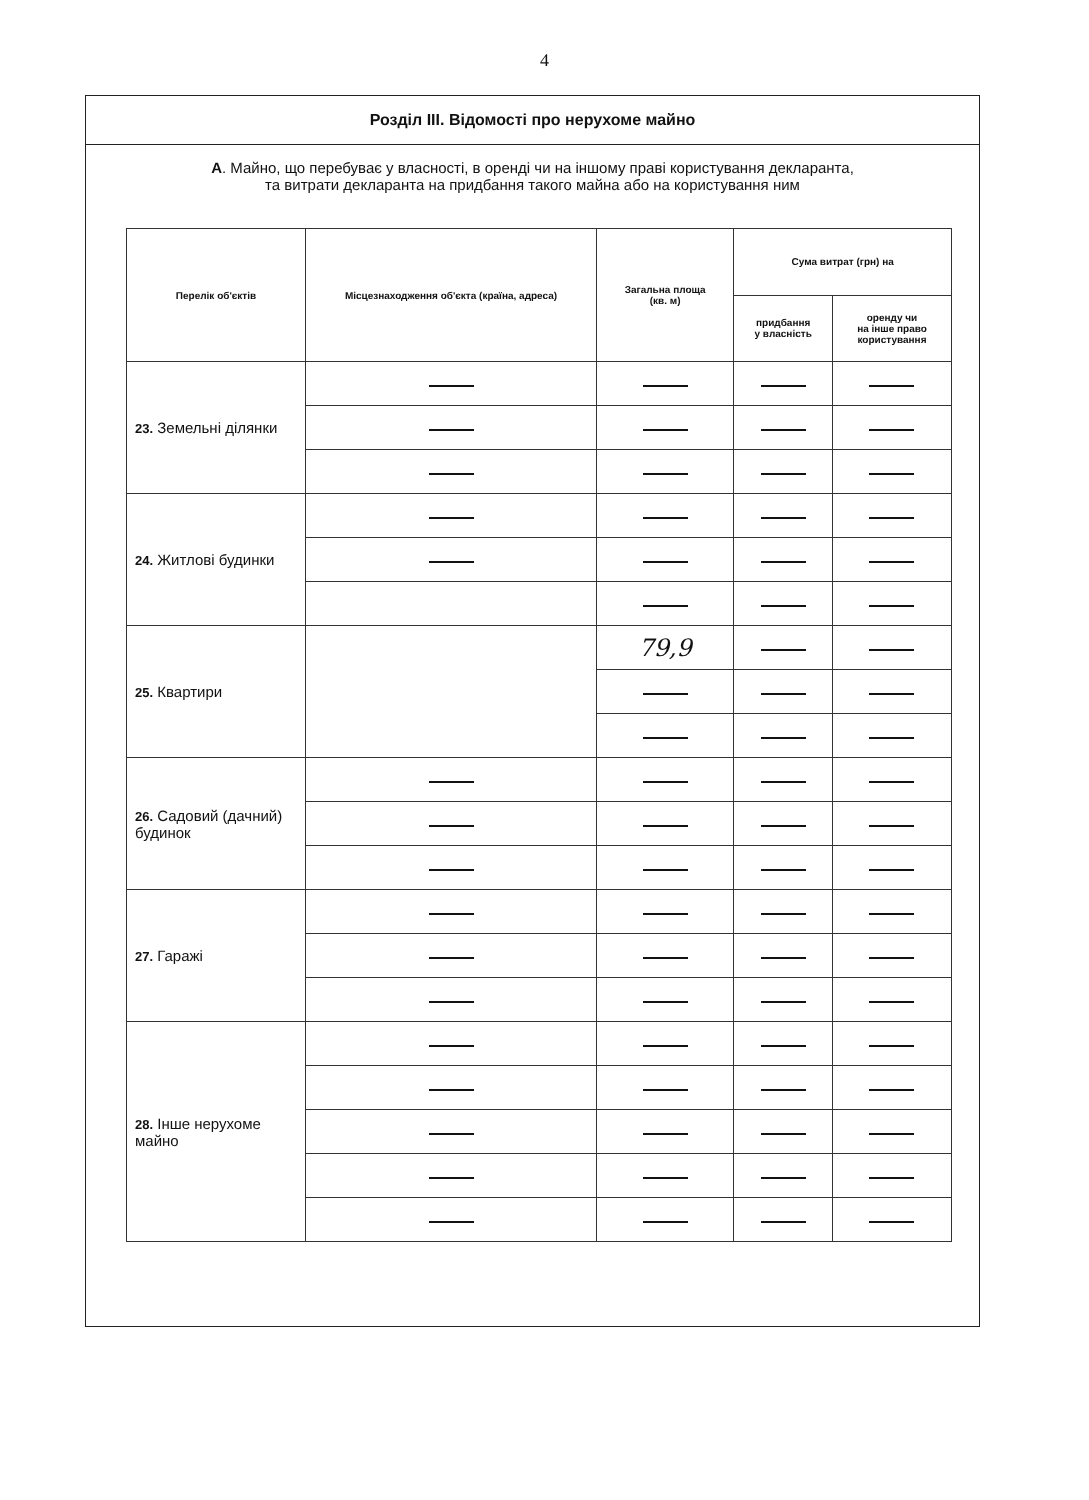4
Розділ III. Відомості про нерухоме майно
А. Майно, що перебуває у власності, в оренді чи на іншому праві користування декларанта,
та витрати декларанта на придбання такого майна або на користування ним
| Перелік об'єктів | Місцезнаходження об'єкта (країна, адреса) | Загальна площа (кв. м) | Сума витрат (грн) на | |
| --- | --- | --- | --- | --- |
| | | | придбання у власність | оренду чи на інше право користування |
| 23. Земельні ділянки | | | | |
| 24. Житлові будинки | | | | |
| 25. Квартири | | 79,9 | | |
| 26. Садовий (дачний) будинок | | | | |
| 27. Гаражі | | | | |
| 28. Інше нерухоме майно | | | | |